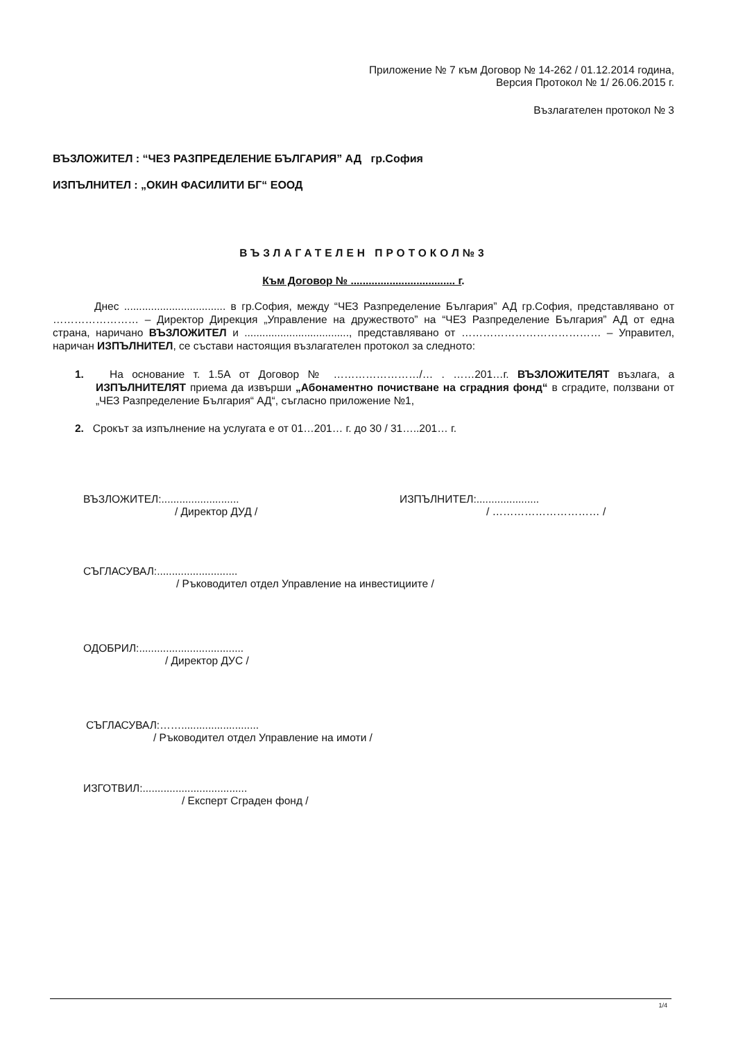Приложение № 7 към Договор № 14-262 / 01.12.2014 година,
Версия Протокол № 1/ 26.06.2015 г.
Възлагателен протокол № 3
ВЪЗЛОЖИТЕЛ : “ЧЕЗ РАЗПРЕДЕЛЕНИЕ БЪЛГАРИЯ” АД гр.София
ИЗПЪЛНИТЕЛ : „ОКИН ФАСИЛИТИ БГ“ ЕООД
ВЪЗЛАГАТЕЛЕН ПРОТОКОЛ№3
Към Договор № ................................... г.
Днес .................................. в гр.София, между “ЧЕЗ Разпределение България” АД гр.София, представлявано от …………………… – Директор Дирекция „Управление на дружеството” на “ЧЕЗ Разпределение България” АД от една страна, наричано ВЪЗЛОЖИТЕЛ и ..................................., представлявано от ………………………………… – Управител, наричан ИЗПЪЛНИТЕЛ, се състави настоящия възлагателен протокол за следното:
1. На основание т. 1.5А от Договор № ……………………/… . ……201…г. ВЪЗЛОЖИТЕЛЯТ възлага, а ИЗПЪЛНИТЕЛЯТ приема да извърши „Абонаментно почистване на сградния фонд“ в сградите, ползвани от „ЧЕЗ Разпределение България“ АД“, съгласно приложение №1,
2. Срокът за изпълнение на услугата е от 01…201… г. до 30 / 31…..201… г.
ВЪЗЛОЖИТЕЛ:..........................
/ Директор ДУД /
ИЗПЪЛНИТЕЛ:.....................
/ ………………………… /
СЪГЛАСУВАЛ:...........................
/ Ръководител отдел Управление на инвестициите /
ОДОБРИЛ:...................................
/ Директор ДУС /
СЪГЛАСУВАЛ:……..........................
/ Ръководител отдел Управление на имоти /
ИЗГОТВИЛ:...................................
/ Експерт Сграден фонд /
1/4